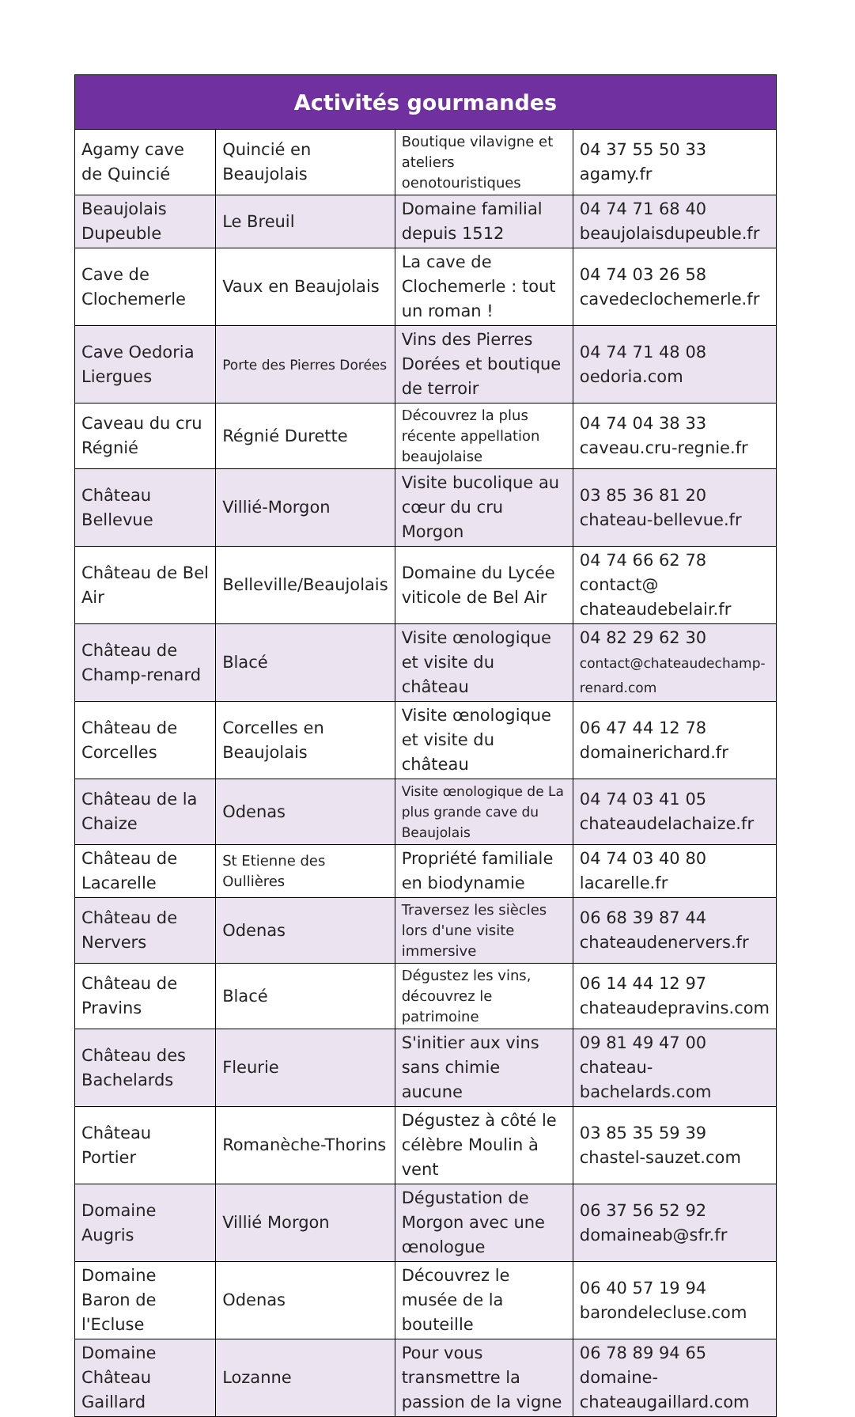| Activités gourmandes | | | |
| --- | --- | --- | --- |
| Agamy cave de Quincié | Quincié en Beaujolais | Boutique vilavigne et ateliers oenotouristiques | 04 37 55 50 33 agamy.fr |
| Beaujolais Dupeuble | Le Breuil | Domaine familial depuis 1512 | 04 74 71 68 40 beaujolaisdupeuble.fr |
| Cave de Clochemerle | Vaux en Beaujolais | La cave de Clochemerle : tout un roman ! | 04 74 03 26 58 cavedeclochemerle.fr |
| Cave Oedoria Liergues | Porte des Pierres Dorées | Vins des Pierres Dorées et boutique de terroir | 04 74 71 48 08 oedoria.com |
| Caveau du cru Régnié | Régnié Durette | Découvrez la plus récente appellation beaujolaise | 04 74 04 38 33 caveau.cru-regnie.fr |
| Château Bellevue | Villié-Morgon | Visite bucolique au cœur du cru Morgon | 03 85 36 81 20 chateau-bellevue.fr |
| Château de Bel Air | Belleville/Beaujolais | Domaine du Lycée viticole de Bel Air | 04 74 66 62 78 contact@ chateaudebelair.fr |
| Château de Champ-renard | Blacé | Visite œnologique et visite du château | 04 82 29 62 30 contact@chateaudechamp-renard.com |
| Château de Corcelles | Corcelles en Beaujolais | Visite œnologique et visite du château | 06 47 44 12 78 domainerichard.fr |
| Château de la Chaize | Odenas | Visite œnologique de La plus grande cave du Beaujolais | 04 74 03 41 05 chateaudelachaize.fr |
| Château de Lacarelle | St Etienne des Oullières | Propriété familiale en biodynamie | 04 74 03 40 80 lacarelle.fr |
| Château de Nervers | Odenas | Traversez les siècles lors d'une visite immersive | 06 68 39 87 44 chateaudenervers.fr |
| Château de Pravins | Blacé | Dégustez les vins, découvrez le patrimoine | 06 14 44 12 97 chateaudepravins.com |
| Château des Bachelards | Fleurie | S'initier aux vins sans chimie aucune | 09 81 49 47 00 chateau-bachelards.com |
| Château Portier | Romanèche-Thorins | Dégustez à côté le célèbre Moulin à vent | 03 85 35 59 39 chastel-sauzet.com |
| Domaine Augris | Villié Morgon | Dégustation de Morgon avec une œnologue | 06 37 56 52 92 domaineab@sfr.fr |
| Domaine Baron de l'Ecluse | Odenas | Découvrez le musée de la bouteille | 06 40 57 19 94 barondelecluse.com |
| Domaine Château Gaillard | Lozanne | Pour vous transmettre la passion de la vigne | 06 78 89 94 65 domaine-chateaugaillard.com |